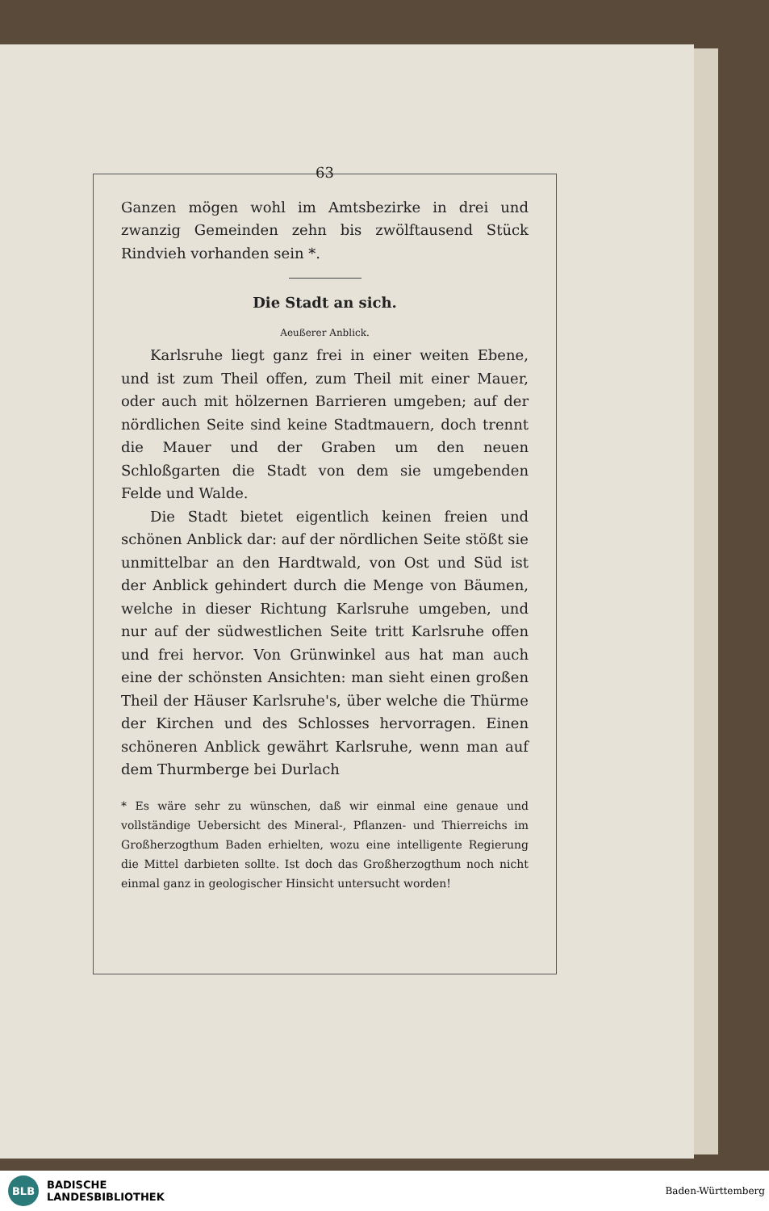63
Ganzen mögen wohl im Amtsbezirke in drei und zwanzig Gemeinden zehn bis zwölftausend Stück Rindvieh vorhanden sein *.
Die Stadt an sich.
Aeußerer Anblick.
Karlsruhe liegt ganz frei in einer weiten Ebene, und ist zum Theil offen, zum Theil mit einer Mauer, oder auch mit hölzernen Barrieren umgeben; auf der nördlichen Seite sind keine Stadtmauern, doch trennt die Mauer und der Graben um den neuen Schloßgarten die Stadt von dem sie umgebenden Felde und Walde.
Die Stadt bietet eigentlich keinen freien und schönen Anblick dar: auf der nördlichen Seite stößt sie unmittelbar an den Hardtwald, von Ost und Süd ist der Anblick gehindert durch die Menge von Bäumen, welche in dieser Richtung Karlsruhe umgeben, und nur auf der südwestlichen Seite tritt Karlsruhe offen und frei hervor. Von Grünwinkel aus hat man auch eine der schönsten Ansichten: man sieht einen großen Theil der Häuser Karlsruhe's, über welche die Thürme der Kirchen und des Schlosses hervorragen. Einen schöneren Anblick gewährt Karlsruhe, wenn man auf dem Thurmberge bei Durlach
* Es wäre sehr zu wünschen, daß wir einmal eine genaue und vollständige Uebersicht des Mineral-, Pflanzen- und Thierreichs im Großherzogthum Baden erhielten, wozu eine intelligente Regierung die Mittel darbieten sollte. Ist doch das Großherzogthum noch nicht einmal ganz in geologischer Hinsicht untersucht worden!
BLB
BADISCHE
LANDESBIBLIOTHEK
Baden-Württemberg